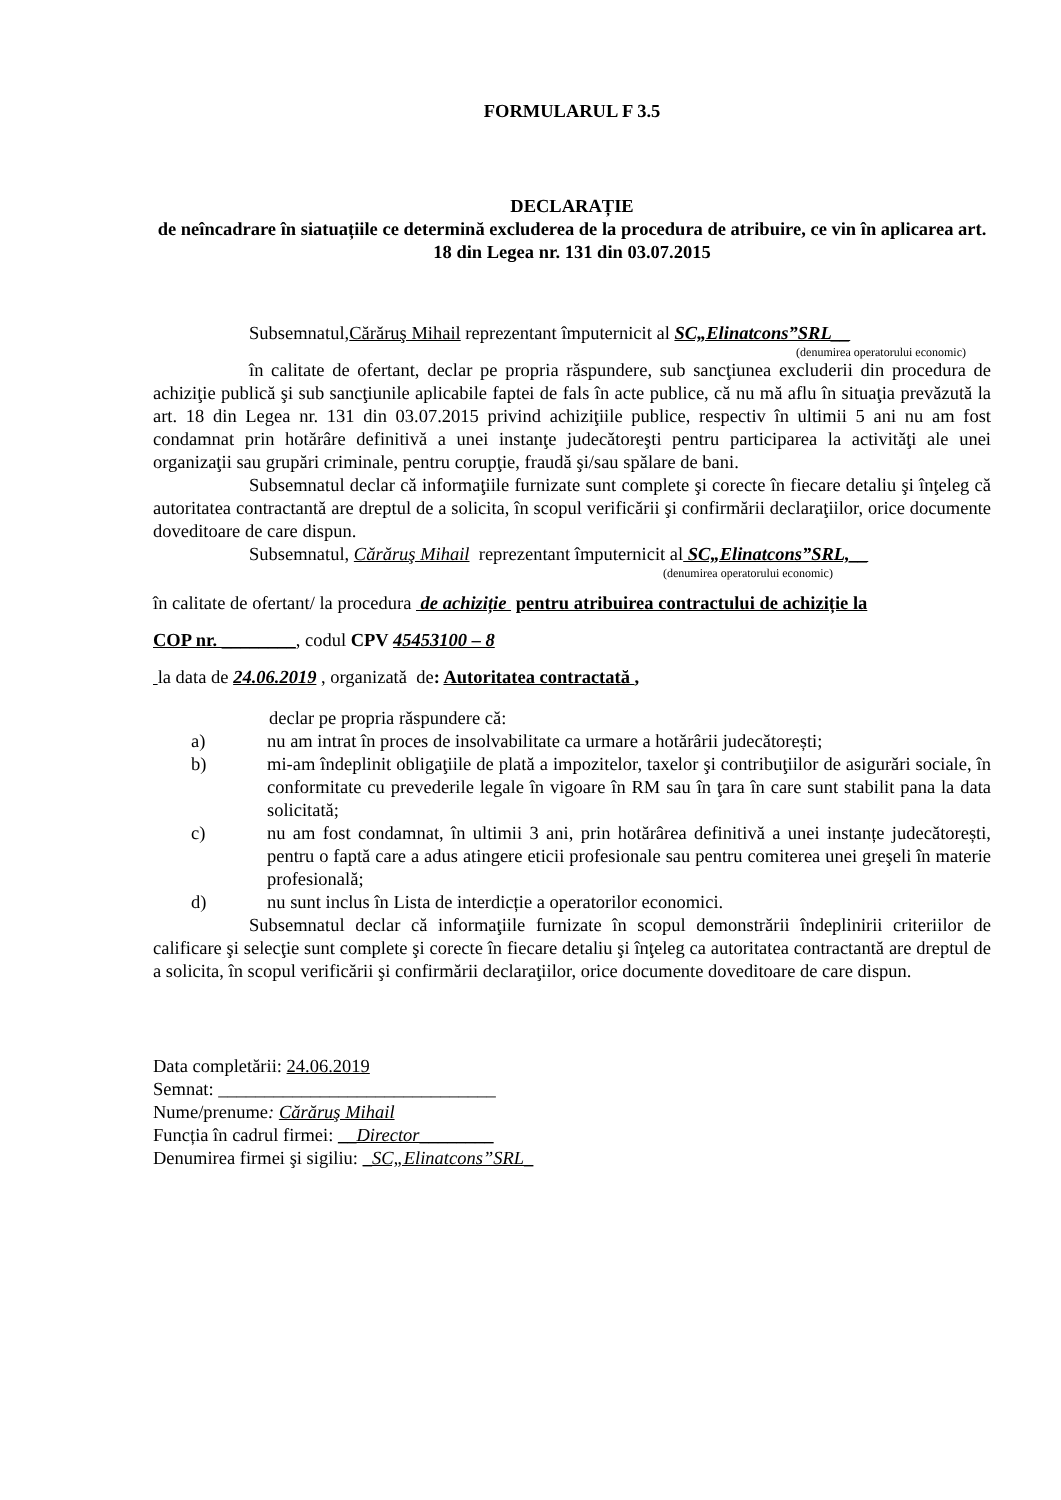FORMULARUL F 3.5
DECLARAȚIE
de neîncadrare în siatuațiile ce determină excluderea de la procedura de atribuire, ce vin în aplicarea art. 18 din Legea nr. 131 din 03.07.2015
Subsemnatul,Cărăruş Mihail reprezentant împuternicit al SC„Elinatcons”SRL__
(denumirea operatorului economic)
în calitate de ofertant, declar pe propria răspundere, sub sancţiunea excluderii din procedura de achiziţie publică şi sub sancţiunile aplicabile faptei de fals în acte publice, că nu mă aflu în situaţia prevăzută la art. 18 din Legea nr. 131 din 03.07.2015 privind achiziţiile publice, respectiv în ultimii 5 ani nu am fost condamnat prin hotărâre definitivă a unei instanţe judecătoreşti pentru participarea la activităţi ale unei organizaţii sau grupări criminale, pentru corupţie, fraudă şi/sau spălare de bani.
Subsemnatul declar că informaţiile furnizate sunt complete şi corecte în fiecare detaliu şi înţeleg că autoritatea contractantă are dreptul de a solicita, în scopul verificării şi confirmării declaraţiilor, orice documente doveditoare de care dispun.
Subsemnatul, Cărăruş Mihail reprezentant împuternicit al SC„Elinatcons”SRL,__
(denumirea operatorului economic)
în calitate de ofertant/ la procedura de achiziție pentru atribuirea contractului de achiziție la
COP nr. ________, codul CPV 45453100 – 8
la data de 24.06.2019 , organizată de: Autoritatea contractată ,
declar pe propria răspundere că:
a) nu am intrat în proces de insolvabilitate ca urmare a hotărârii judecătorești;
b) mi-am îndeplinit obligaţiile de plată a impozitelor, taxelor şi contribuţiilor de asigurări sociale, în conformitate cu prevederile legale în vigoare în RM sau în ţara în care sunt stabilit pana la data solicitată;
c) nu am fost condamnat, în ultimii 3 ani, prin hotărârea definitivă a unei instanțe judecătorești, pentru o faptă care a adus atingere eticii profesionale sau pentru comiterea unei greşeli în materie profesională;
d) nu sunt inclus în Lista de interdicție a operatorilor economici.
Subsemnatul declar că informaţiile furnizate în scopul demonstrării îndeplinirii criteriilor de calificare şi selecţie sunt complete şi corecte în fiecare detaliu şi înţeleg ca autoritatea contractantă are dreptul de a solicita, în scopul verificării şi confirmării declaraţiilor, orice documente doveditoare de care dispun.
Data completării: 24.06.2019
Semnat: ______________________________
Nume/prenume: Cărăruş Mihail
Funcția în cadrul firmei: __Director________
Denumirea firmei şi sigiliu: _SC„Elinatcons”SRL_